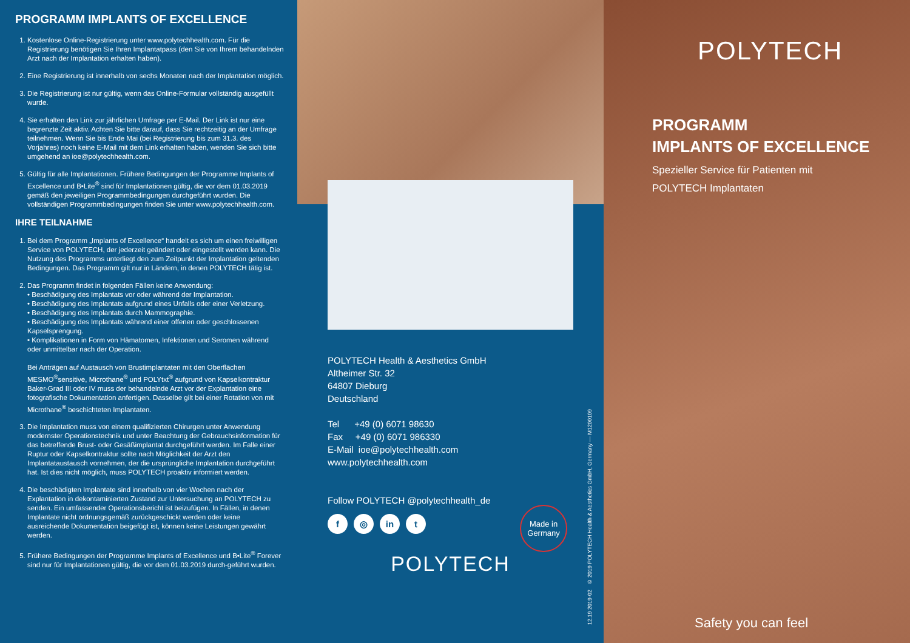PROGRAMM IMPLANTS OF EXCELLENCE
1. Kostenlose Online-Registrierung unter www.polytechhealth.com. Für die Registrierung benötigen Sie Ihren Implantatpass (den Sie von Ihrem behandelnden Arzt nach der Implantation erhalten haben).
2. Eine Registrierung ist innerhalb von sechs Monaten nach der Implantation möglich.
3. Die Registrierung ist nur gültig, wenn das Online-Formular vollständig ausgefüllt wurde.
4. Sie erhalten den Link zur jährlichen Umfrage per E-Mail. Der Link ist nur eine begrenzte Zeit aktiv. Achten Sie bitte darauf, dass Sie rechtzeitig an der Umfrage teilnehmen. Wenn Sie bis Ende Mai (bei Registrierung bis zum 31.3. des Vorjahres) noch keine E-Mail mit dem Link erhalten haben, wenden Sie sich bitte umgehend an ioe@polytechhealth.com.
5. Gültig für alle Implantationen. Frühere Bedingungen der Programme Implants of Excellence und B•Lite<sup>®</sup> sind für Implantationen gültig, die vor dem 01.03.2019 gemäß den jeweiligen Programmbedingungen durchgeführt wurden. Die vollständigen Programmbedingungen finden Sie unter www.polytechhealth.com.
IHRE TEILNAHME
1. Bei dem Programm „Implants of Excellence“ handelt es sich um einen freiwilligen Service von POLYTECH, der jederzeit geändert oder eingestellt werden kann. Die Nutzung des Programms unterliegt den zum Zeitpunkt der Implantation geltenden Bedingungen. Das Programm gilt nur in Ländern, in denen POLYTECH tätig ist.
2. Das Programm findet in folgenden Fällen keine Anwendung:
• Beschädigung des Implantats vor oder während der Implantation.
• Beschädigung des Implantats aufgrund eines Unfalls oder einer Verletzung.
• Beschädigung des Implantats durch Mammographie.
• Beschädigung des Implantats während einer offenen oder geschlossenen Kapselsprengung.
• Komplikationen in Form von Hämatomen, Infektionen und Seromen während oder unmittelbar nach der Operation.
Bei Anträgen auf Austausch von Brustimplantaten mit den Oberflächen MESMO<sup>®</sup>sensitive, Microthane<sup>®</sup> und POLYtxt<sup>®</sup> aufgrund von Kapselkontraktur Baker-Grad III oder IV muss der behandelnde Arzt vor der Explantation eine fotografische Dokumentation anfertigen. Dasselbe gilt bei einer Rotation von mit Microthane<sup>®</sup> beschichteten Implantaten.
3. Die Implantation muss von einem qualifizierten Chirurgen unter Anwendung modernster Operationstechnik und unter Beachtung der Gebrauchsinformation für das betreffende Brust- oder Gesäßimplantat durchgeführt werden. Im Falle einer Ruptur oder Kapselkontraktur sollte nach Möglichkeit der Arzt den Implantataustausch vornehmen, der die ursprüngliche Implantation durchgeführt hat. Ist dies nicht möglich, muss POLYTECH proaktiv informiert werden.
4. Die beschädigten Implantate sind innerhalb von vier Wochen nach der Explantation in dekontaminierten Zustand zur Untersuchung an POLYTECH zu senden. Ein umfassender Operationsbericht ist beizufügen. In Fällen, in denen Implantate nicht ordnungsgemäß zurückgeschickt werden oder keine ausreichende Dokumentation beigefügt ist, können keine Leistungen gewährt werden.
5. Frühere Bedingungen der Programme Implants of Excellence und B•Lite<sup>®</sup> Forever sind nur für Implantationen gültig, die vor dem 01.03.2019 durch-geführt wurden.
POLYTECH Health & Aesthetics GmbH
Altheimer Str. 32
64807 Dieburg
Deutschland
Tel +49 (0) 6071 98630
Fax +49 (0) 6071 986330
E-Mail ioe@polytechhealth.com
www.polytechhealth.com
Follow POLYTECH @polytechhealth_de
f ◎ in t
POLYTECH
Made in Germany
12.19 2019-02 © 2019 POLYTECH Health & Aesthetics GmbH, Germany — M1200109
POLYTECH
PROGRAMM
IMPLANTS OF EXCELLENCE
Spezieller Service für Patienten mit
POLYTECH Implantaten
Safety you can feel